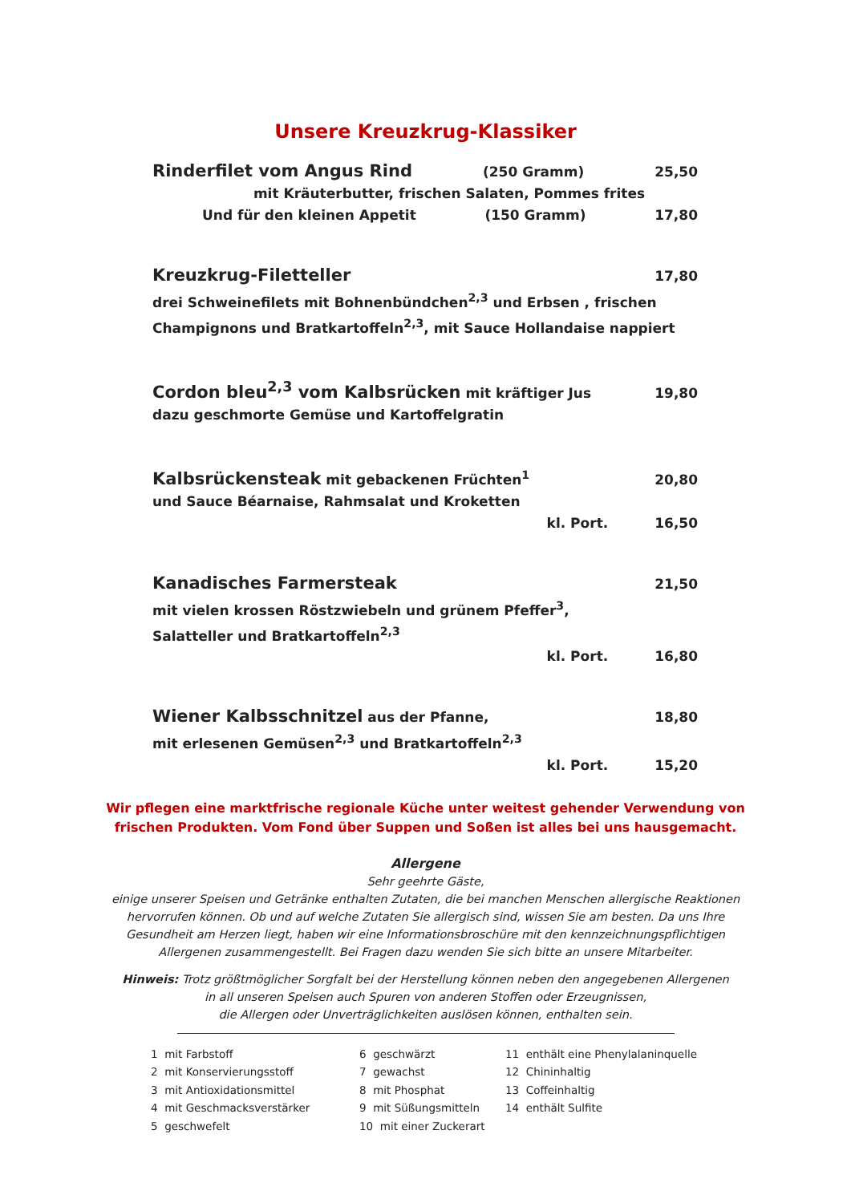Unsere Kreuzkrug-Klassiker
Rinderfilet vom Angus Rind (250 Gramm) 25,50
mit Kräuterbutter, frischen Salaten, Pommes frites
Und für den kleinen Appetit (150 Gramm) 17,80
Kreuzkrug-Filetteller 17,80
drei Schweinefilets mit Bohnenbündchen<sup>2,3</sup> und Erbsen , frischen
Champignons und Bratkartoffeln<sup>2,3</sup>, mit Sauce Hollandaise nappiert
Cordon bleu<sup>2,3</sup> vom Kalbsrücken mit kräftiger Jus 19,80
dazu geschmorte Gemüse und Kartoffelgratin
Kalbsrückensteak mit gebackenen Früchten<sup>1</sup> 20,80
und Sauce Béarnaise, Rahmsalat und Kroketten
kl. Port. 16,50
Kanadisches Farmersteak 21,50
mit vielen krossen Röstzwiebeln und grünem Pfeffer<sup>3</sup>,
Salatteller und Bratkartoffeln<sup>2,3</sup>
kl. Port. 16,80
Wiener Kalbsschnitzel aus der Pfanne, 18,80
mit erlesenen Gemüsen<sup>2,3</sup> und Bratkartoffeln<sup>2,3</sup>
kl. Port. 15,20
Wir pflegen eine marktfrische regionale Küche unter weitest gehender Verwendung von
frischen Produkten. Vom Fond über Suppen und Soßen ist alles bei uns hausgemacht.
Allergene
Sehr geehrte Gäste,
einige unserer Speisen und Getränke enthalten Zutaten, die bei manchen Menschen allergische Reaktionen
hervorrufen können. Ob und auf welche Zutaten Sie allergisch sind, wissen Sie am besten. Da uns Ihre
Gesundheit am Herzen liegt, haben wir eine Informationsbroschüre mit den kennzeichnungspflichtigen
Allergenen zusammengestellt. Bei Fragen dazu wenden Sie sich bitte an unsere Mitarbeiter.
Hinweis: Trotz größtmöglicher Sorgfalt bei der Herstellung können neben den angegebenen Allergenen
in all unseren Speisen auch Spuren von anderen Stoffen oder Erzeugnissen,
die Allergen oder Unverträglichkeiten auslösen können, enthalten sein.
1 mit Farbstoff
2 mit Konservierungsstoff
3 mit Antioxidationsmittel
4 mit Geschmacksverstärker
5 geschwefelt
6 geschwärzt
7 gewachst
8 mit Phosphat
9 mit Süßungsmitteln
10 mit einer Zuckerart
11 enthält eine Phenylalaninquelle
12 Chininhaltig
13 Coffeinhaltig
14 enthält Sulfite